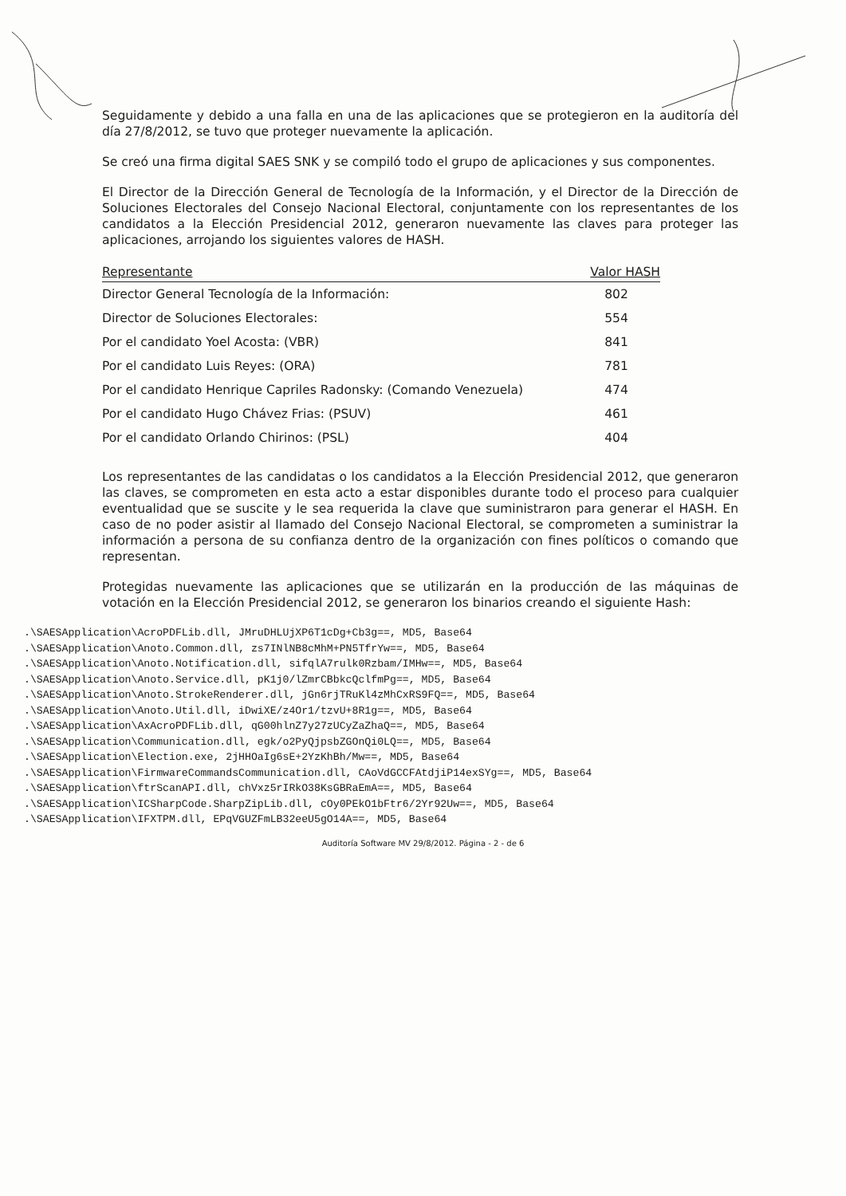Seguidamente y debido a una falla en una de las aplicaciones que se protegieron en la auditoría del día 27/8/2012, se tuvo que proteger nuevamente la aplicación.
Se creó una firma digital SAES SNK y se compiló todo el grupo de aplicaciones y sus componentes.
El Director de la Dirección General de Tecnología de la Información, y el Director de la Dirección de Soluciones Electorales del Consejo Nacional Electoral, conjuntamente con los representantes de los candidatos a la Elección Presidencial 2012, generaron nuevamente las claves para proteger las aplicaciones, arrojando los siguientes valores de HASH.
| Representante | Valor HASH |
| --- | --- |
| Director General Tecnología de la Información: | 802 |
| Director de Soluciones Electorales: | 554 |
| Por el candidato Yoel Acosta: (VBR) | 841 |
| Por el candidato Luis Reyes: (ORA) | 781 |
| Por el candidato Henrique Capriles Radonsky: (Comando Venezuela) | 474 |
| Por el candidato Hugo Chávez Frias: (PSUV) | 461 |
| Por el candidato Orlando Chirinos: (PSL) | 404 |
Los representantes de las candidatas o los candidatos a la Elección Presidencial 2012, que generaron las claves, se comprometen en esta acto a estar disponibles durante todo el proceso para cualquier eventualidad que se suscite y le sea requerida la clave que suministraron para generar el HASH. En caso de no poder asistir al llamado del Consejo Nacional Electoral, se comprometen a suministrar la información a persona de su confianza dentro de la organización con fines políticos o comando que representan.
Protegidas nuevamente las aplicaciones que se utilizarán en la producción de las máquinas de votación en la Elección Presidencial 2012, se generaron los binarios creando el siguiente Hash:
.\SAESApplication\AcroPDFLib.dll, JMruDHLUjXP6T1cDg+Cb3g==, MD5, Base64 .\SAESApplication\Anoto.Common.dll, zs7INlNB8cMhM+PN5TfrYw==, MD5, Base64 .\SAESApplication\Anoto.Notification.dll, sifqlA7rulk0Rzbam/IMHw==, MD5, Base64 .\SAESApplication\Anoto.Service.dll, pK1j0/lZmrCBbkcQclfmPg==, MD5, Base64 .\SAESApplication\Anoto.StrokeRenderer.dll, jGn6rjTRuKl4zMhCxRS9FQ==, MD5, Base64 .\SAESApplication\Anoto.Util.dll, iDwiXE/z4Or1/tzvU+8R1g==, MD5, Base64 .\SAESApplication\AxAcroPDFLib.dll, qG00hlnZ7y27zUCyZaZhaQ==, MD5, Base64 .\SAESApplication\Communication.dll, egk/o2PyQjpsbZGOnQi0LQ==, MD5, Base64 .\SAESApplication\Election.exe, 2jHHOaIg6sE+2YzKhBh/Mw==, MD5, Base64 .\SAESApplication\FirmwareCommandsCommunication.dll, CAoVdGCCFAtdjiP14exSYg==, MD5, Base64 .\SAESApplication\ftrScanAPI.dll, chVxz5rIRkO38KsGBRaEmA==, MD5, Base64 .\SAESApplication\ICSharpCode.SharpZipLib.dll, cOy0PEkO1bFtr6/2Yr92Uw==, MD5, Base64 .\SAESApplication\IFXTPM.dll, EPqVGUZFmLB32eeU5gO14A==, MD5, Base64
Auditoría Software MV 29/8/2012. Página - 2 - de 6